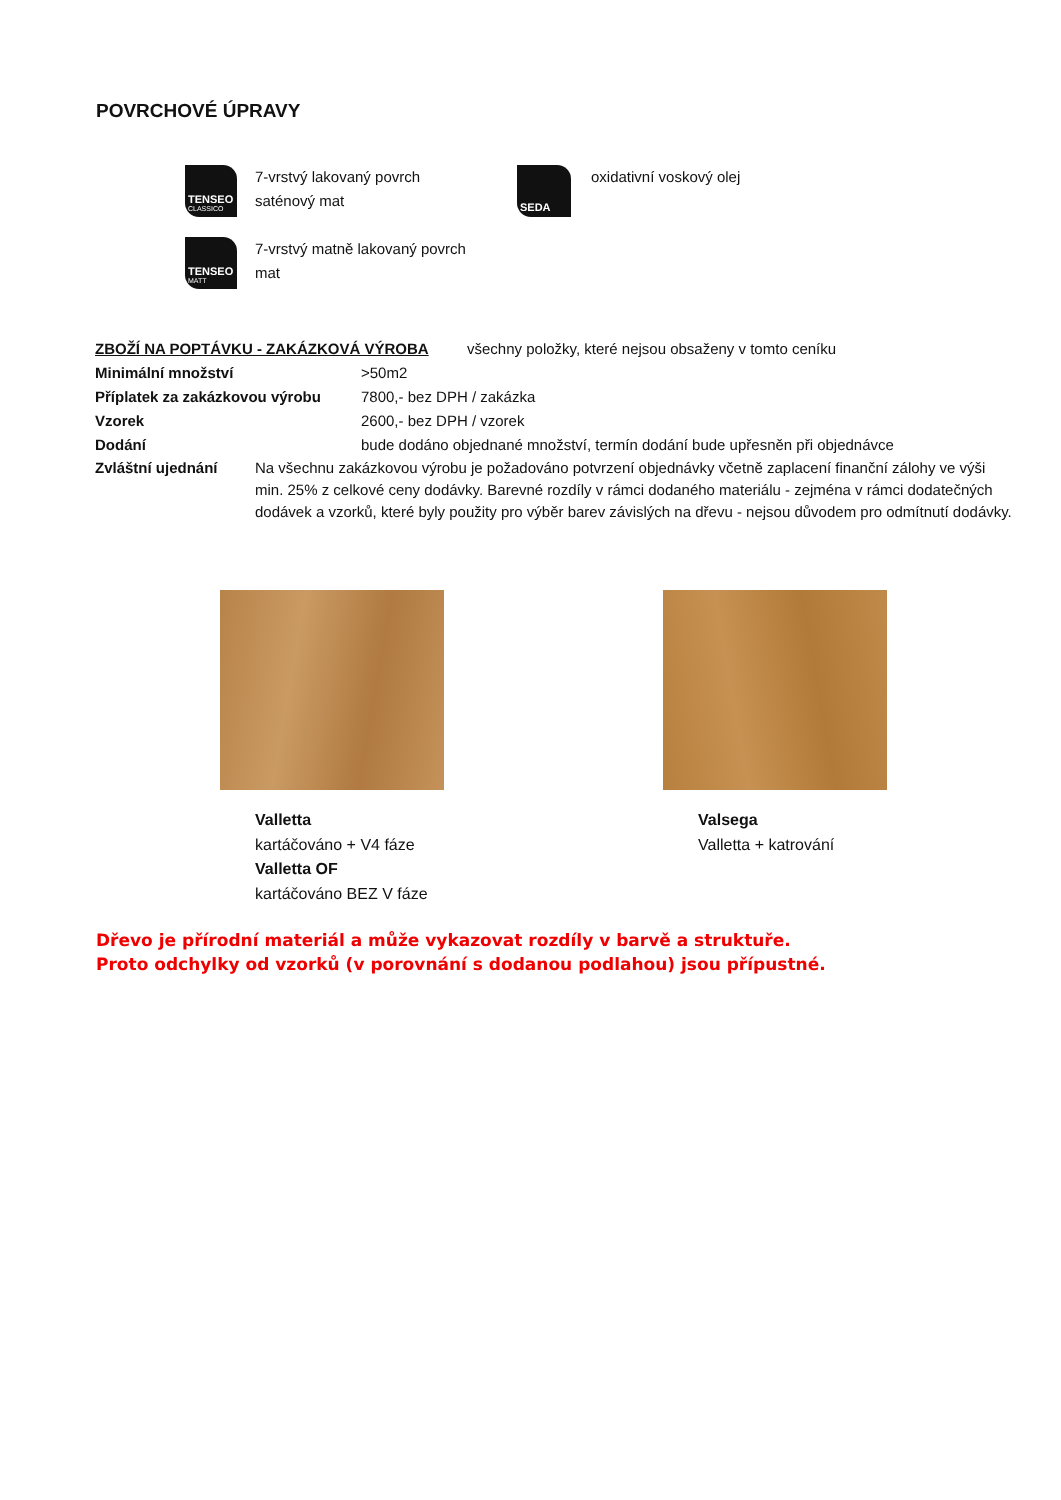POVRCHOVÉ ÚPRAVY
TENSEO
CLASSICO
7-vrstvý lakovaný povrch
saténový mat
TENSEO
MATT
7-vrstvý matně lakovaný povrch
mat
SEDA
oxidativní voskový olej
ZBOŽÍ NA POPTÁVKU - ZAKÁZKOVÁ VÝROBA všechny položky, které nejsou obsaženy v tomto ceníku
Minimální množství >50m2
Příplatek za zakázkovou výrobu 7800,- bez DPH / zakázka
Vzorek 2600,- bez DPH / vzorek
Dodání bude dodáno objednané množství, termín dodání bude upřesněn při objednávce
Zvláštní ujednání Na všechnu zakázkovou výrobu je požadováno potvrzení objednávky včetně zaplacení finanční zálohy ve výši min. 25% z celkové ceny dodávky. Barevné rozdíly v rámci dodaného materiálu - zejména v rámci dodatečných dodávek a vzorků, které byly použity pro výběr barev závislých na dřevu - nejsou důvodem pro odmítnutí dodávky.
Valletta
kartáčováno + V4 fáze
Valletta OF
kartáčováno BEZ V fáze
Valsega
Valletta + katrování
Dřevo je přírodní materiál a může vykazovat rozdíly v barvě a struktuře.
Proto odchylky od vzorků (v porovnání s dodanou podlahou) jsou přípustné.